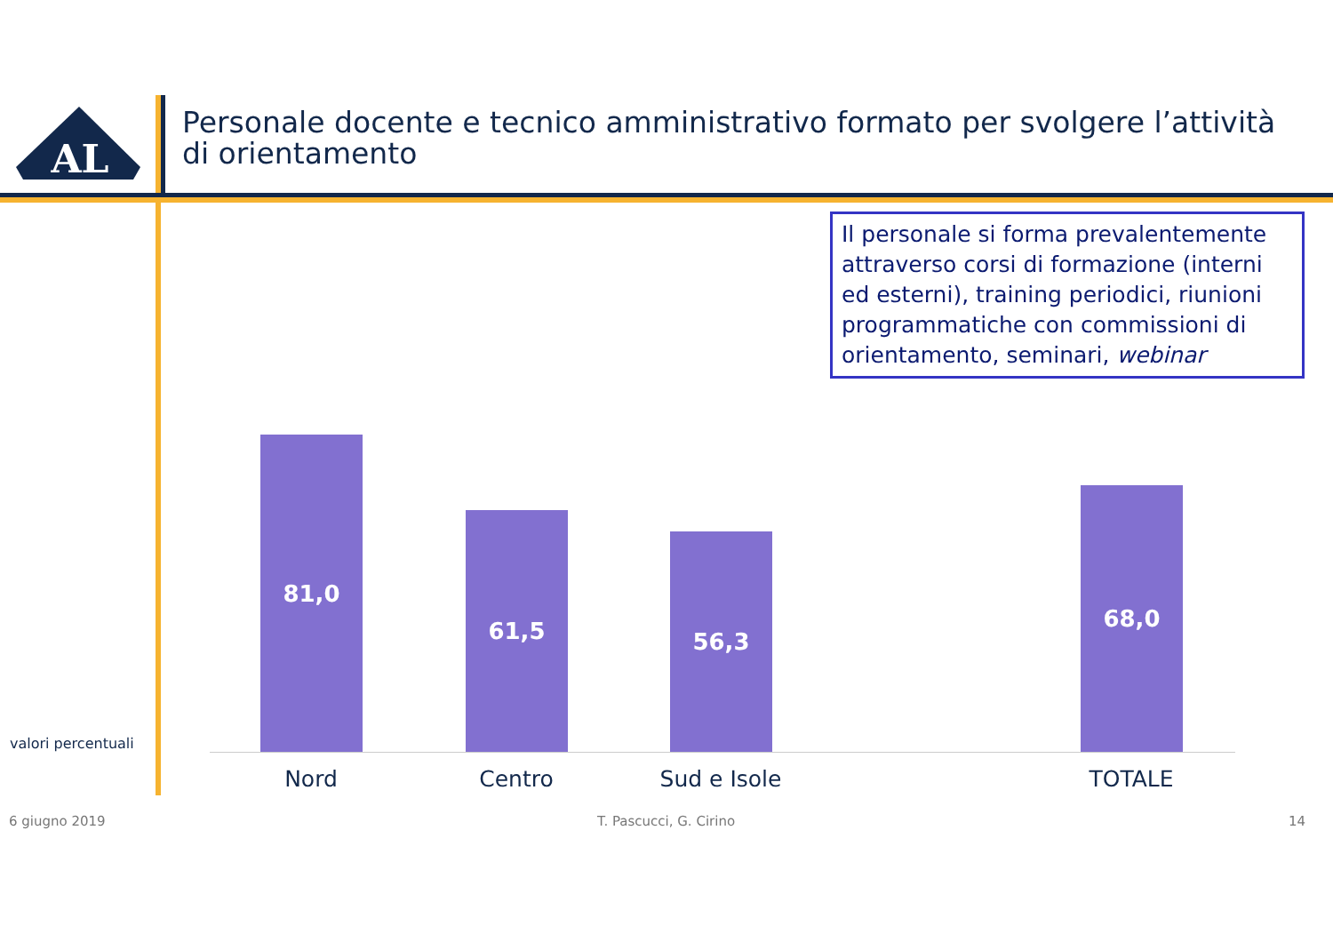AL
Personale docente e tecnico amministrativo formato per svolgere l’attività di orientamento
Il personale si forma prevalentemente attraverso corsi di formazione (interni ed esterni), training periodici, riunioni programmatiche con commissioni di orientamento, seminari, webinar
81,0
61,5
56,3
68,0
Nord Centro Sud e Isole TOTALE
valori percentuali
6 giugno 2019 T. Pascucci, G. Cirino 14